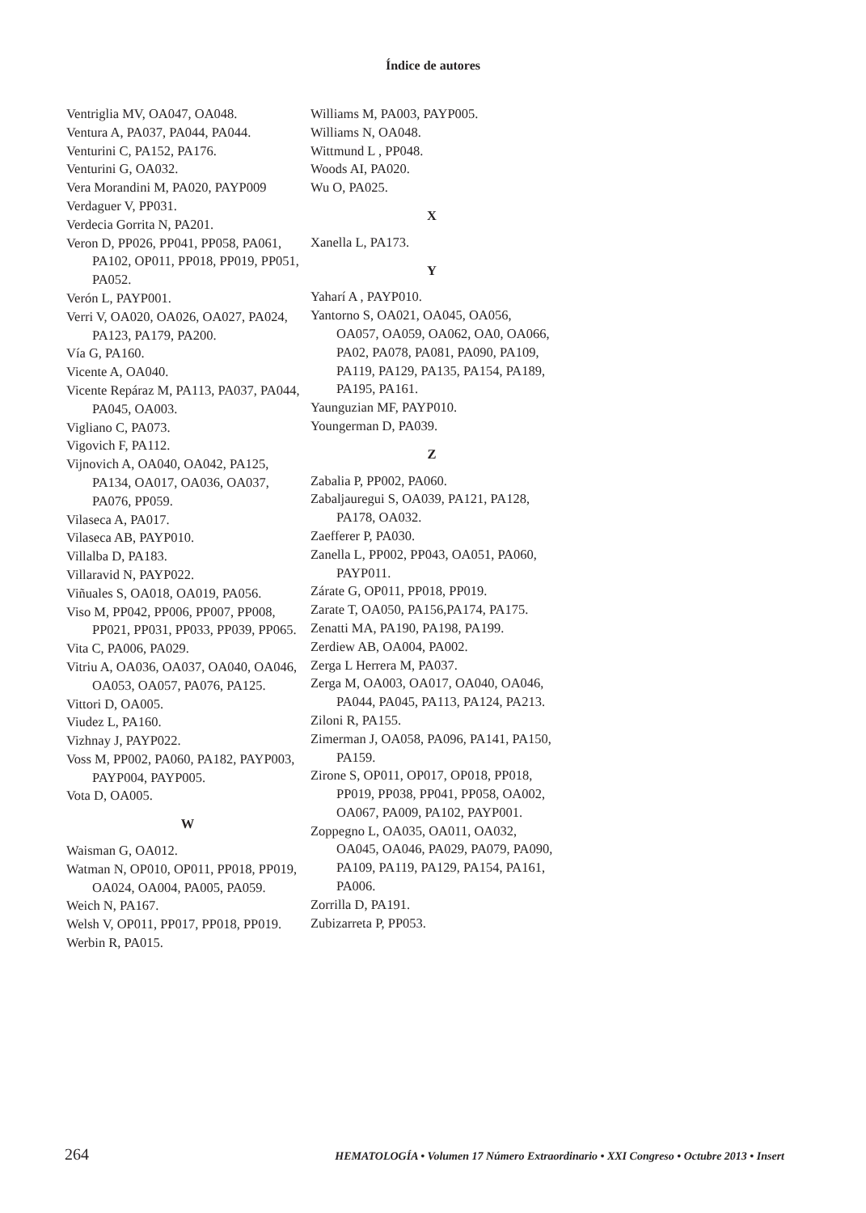Índice de autores
Ventriglia MV, OA047, OA048.
Ventura A, PA037, PA044, PA044.
Venturini C, PA152, PA176.
Venturini G, OA032.
Vera Morandini M, PA020, PAYP009
Verdaguer V, PP031.
Verdecia Gorrita N, PA201.
Veron D, PP026, PP041, PP058, PA061, PA102, OP011, PP018, PP019, PP051, PA052.
Verón L, PAYP001.
Verri V, OA020, OA026, OA027, PA024, PA123, PA179, PA200.
Vía G, PA160.
Vicente A, OA040.
Vicente Repáraz M, PA113, PA037, PA044, PA045, OA003.
Vigliano C, PA073.
Vigovich F, PA112.
Vijnovich A, OA040, OA042, PA125, PA134, OA017, OA036, OA037, PA076, PP059.
Vilaseca A, PA017.
Vilaseca AB, PAYP010.
Villalba D, PA183.
Villaravid N, PAYP022.
Viñuales S, OA018, OA019, PA056.
Viso M, PP042, PP006, PP007, PP008, PP021, PP031, PP033, PP039, PP065.
Vita C, PA006, PA029.
Vitriu A, OA036, OA037, OA040, OA046, OA053, OA057, PA076, PA125.
Vittori D, OA005.
Viudez L, PA160.
Vizhnay J, PAYP022.
Voss M, PP002, PA060, PA182, PAYP003, PAYP004, PAYP005.
Vota D, OA005.
W
Waisman G, OA012.
Watman N, OP010, OP011, PP018, PP019, OA024, OA004, PA005, PA059.
Weich N, PA167.
Welsh V, OP011, PP017, PP018, PP019.
Werbin R, PA015.
Williams M, PA003, PAYP005.
Williams N, OA048.
Wittmund L , PP048.
Woods AI, PA020.
Wu O, PA025.
X
Xanella L, PA173.
Y
Yaharí A , PAYP010.
Yantorno S, OA021, OA045, OA056, OA057, OA059, OA062, OA0, OA066, PA02, PA078, PA081, PA090, PA109, PA119, PA129, PA135, PA154, PA189, PA195, PA161.
Yaunguzian MF, PAYP010.
Youngerman D, PA039.
Z
Zabalia P, PP002, PA060.
Zabaljauregui S, OA039, PA121, PA128, PA178, OA032.
Zaefferer P, PA030.
Zanella L, PP002, PP043, OA051, PA060, PAYP011.
Zárate G, OP011, PP018, PP019.
Zarate T, OA050, PA156,PA174, PA175.
Zenatti MA, PA190, PA198, PA199.
Zerdiew AB, OA004, PA002.
Zerga L Herrera M, PA037.
Zerga M, OA003, OA017, OA040, OA046, PA044, PA045, PA113, PA124, PA213.
Ziloni R, PA155.
Zimerman J, OA058, PA096, PA141, PA150, PA159.
Zirone S, OP011, OP017, OP018, PP018, PP019, PP038, PP041, PP058, OA002, OA067, PA009, PA102, PAYP001.
Zoppegno L, OA035, OA011, OA032, OA045, OA046, PA029, PA079, PA090, PA109, PA119, PA129, PA154, PA161, PA006.
Zorrilla D, PA191.
Zubizarreta P, PP053.
264 HEMATOLOGÍA • Volumen 17 Número Extraordinario • XXI Congreso • Octubre 2013 • Insert